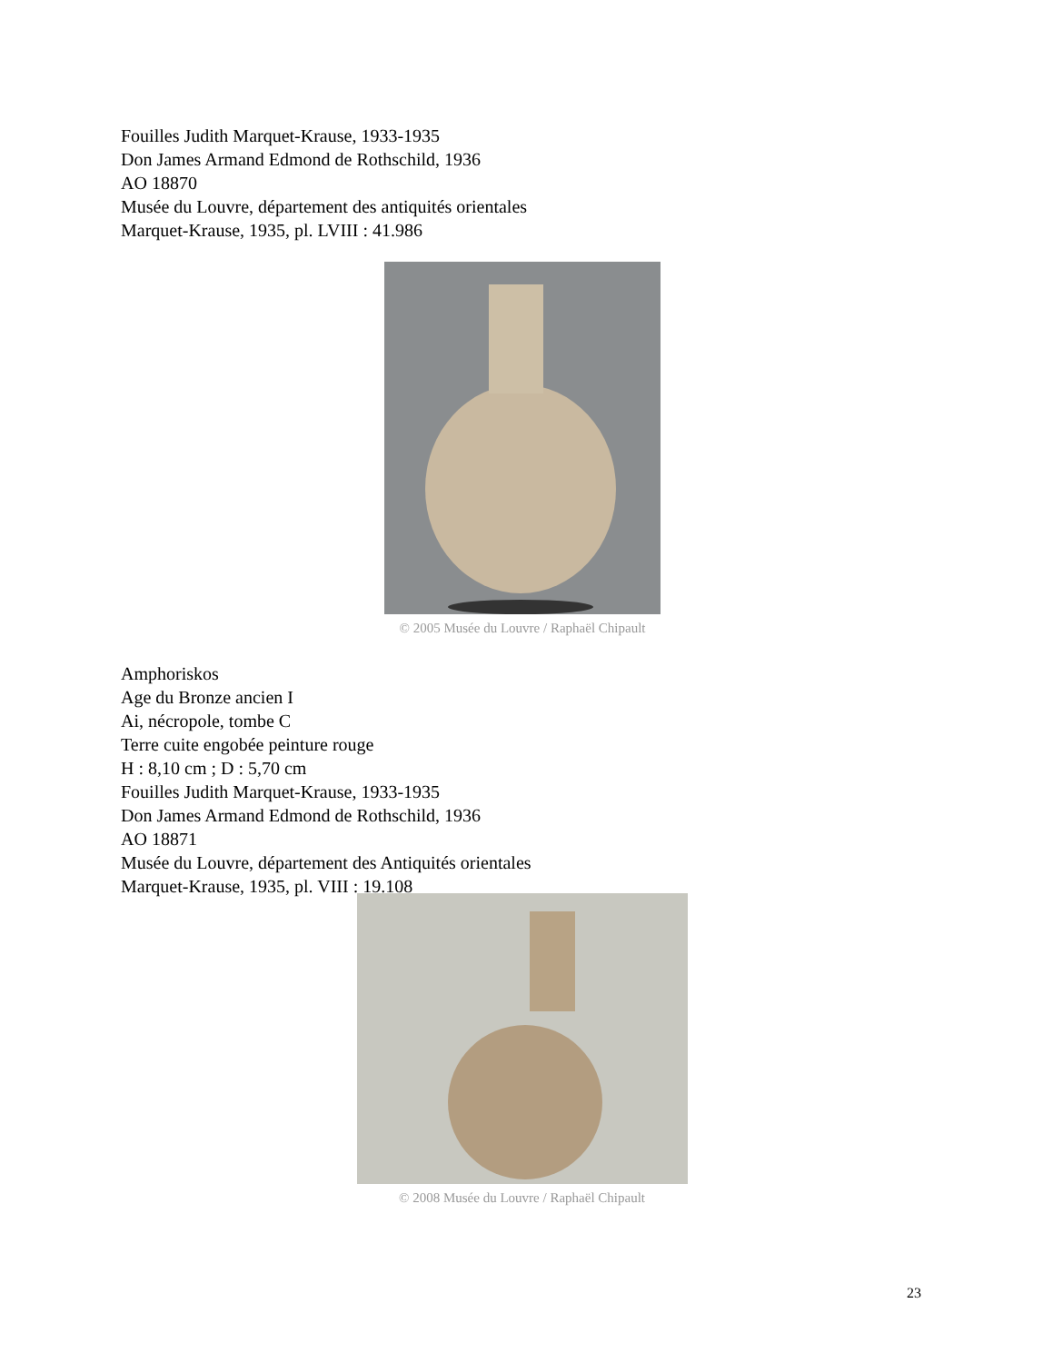Fouilles Judith Marquet-Krause, 1933-1935
Don James Armand Edmond de Rothschild, 1936
AO 18870
Musée du Louvre, département des antiquités orientales
Marquet-Krause, 1935, pl. LVIII : 41.986
© 2005 Musée du Louvre / Raphaël Chipault
Amphoriskos
Age du Bronze ancien I
Ai, nécropole, tombe C
Terre cuite engobée peinture rouge
H : 8,10 cm ; D : 5,70 cm
Fouilles Judith Marquet-Krause, 1933-1935
Don James Armand Edmond de Rothschild, 1936
AO 18871
Musée du Louvre, département des Antiquités orientales
Marquet-Krause, 1935, pl. VIII : 19.108
© 2008 Musée du Louvre / Raphaël Chipault
23